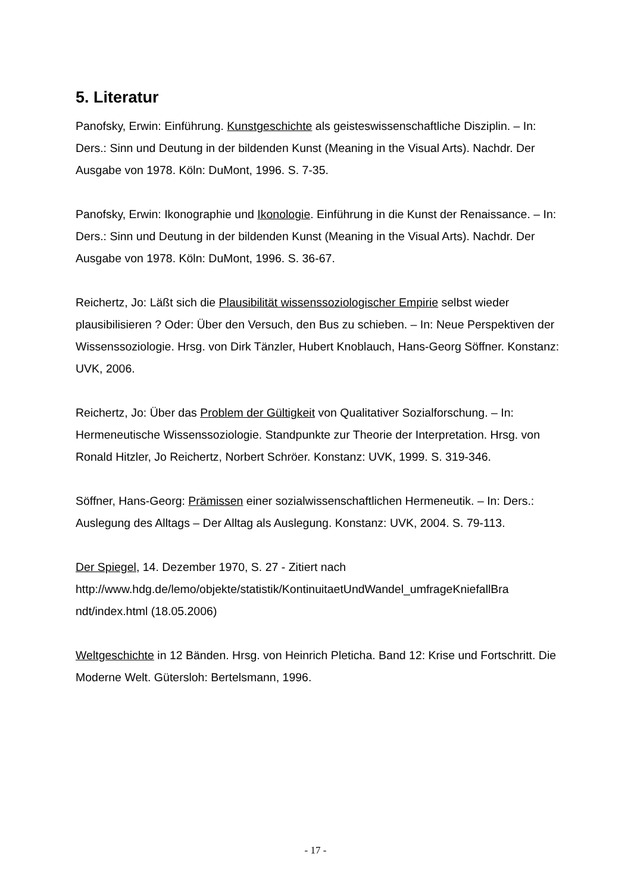5. Literatur
Panofsky, Erwin: Einführung. Kunstgeschichte als geisteswissenschaftliche Disziplin. – In: Ders.: Sinn und Deutung in der bildenden Kunst (Meaning in the Visual Arts). Nachdr. Der Ausgabe von 1978. Köln: DuMont, 1996. S. 7-35.
Panofsky, Erwin: Ikonographie und Ikonologie. Einführung in die Kunst der Renaissance. – In: Ders.: Sinn und Deutung in der bildenden Kunst (Meaning in the Visual Arts). Nachdr. Der Ausgabe von 1978. Köln: DuMont, 1996. S. 36-67.
Reichertz, Jo: Läßt sich die Plausibilität wissenssoziologischer Empirie selbst wieder plausibilisieren ? Oder: Über den Versuch, den Bus zu schieben. – In: Neue Perspektiven der Wissenssoziologie. Hrsg. von Dirk Tänzler, Hubert Knoblauch, Hans-Georg Söffner. Konstanz: UVK, 2006.
Reichertz, Jo: Über das Problem der Gültigkeit von Qualitativer Sozialforschung. – In: Hermeneutische Wissenssoziologie. Standpunkte zur Theorie der Interpretation. Hrsg. von Ronald Hitzler, Jo Reichertz, Norbert Schröer. Konstanz: UVK, 1999. S. 319-346.
Söffner, Hans-Georg: Prämissen einer sozialwissenschaftlichen Hermeneutik. – In: Ders.: Auslegung des Alltags – Der Alltag als Auslegung. Konstanz: UVK, 2004. S. 79-113.
Der Spiegel, 14. Dezember 1970, S. 27 - Zitiert nach http://www.hdg.de/lemo/objekte/statistik/KontinuitaetUndWandel_umfrageKniefallBra ndt/index.html (18.05.2006)
Weltgeschichte in 12 Bänden. Hrsg. von Heinrich Pleticha. Band 12: Krise und Fortschritt. Die Moderne Welt. Gütersloh: Bertelsmann, 1996.
- 17 -